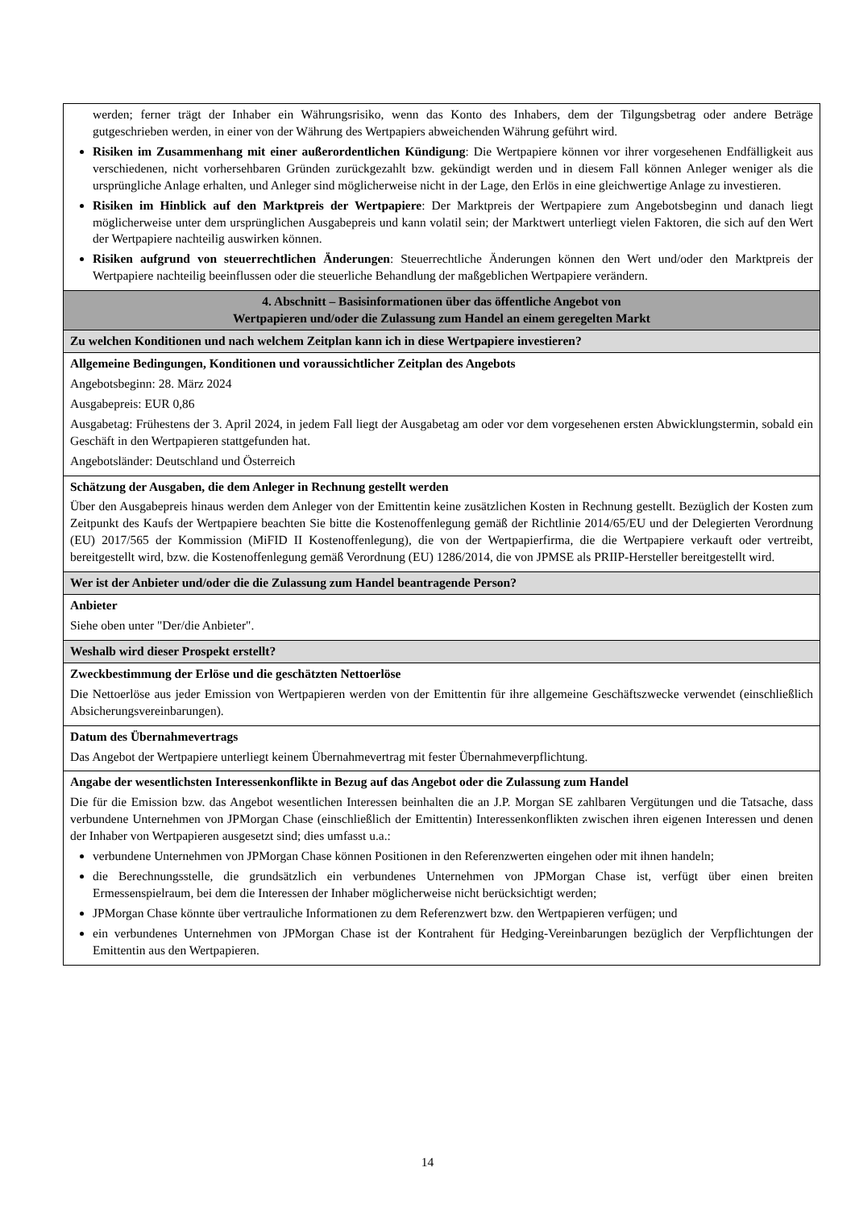| werden; ferner trägt der Inhaber ein Währungsrisiko, wenn das Konto des Inhabers, dem der Tilgungsbetrag oder andere Beträge gutgeschrieben werden, in einer von der Währung des Wertpapiers abweichenden Währung geführt wird. Risiken im Zusammenhang mit einer außerordentlichen Kündigung : Die Wertpapiere können vor ihrer vorgesehenen Endfälligkeit aus verschiedenen, nicht vorhersehbaren Gründen zurückgezahlt bzw. gekündigt werden und in diesem Fall können Anleger weniger als die ursprüngliche Anlage erhalten, und Anleger sind möglicherweise nicht in der Lage, den Erlös in eine gleichwertige Anlage zu investieren. Risiken im Hinblick auf den Marktpreis der Wertpapiere : Der Marktpreis der Wertpapiere zum Angebotsbeginn und danach liegt möglicherweise unter dem ursprünglichen Ausgabepreis und kann volatil sein; der Marktwert unterliegt vielen Faktoren, die sich auf den Wert der Wertpapiere nachteilig auswirken können. Risiken aufgrund von steuerrechtlichen Änderungen : Steuerrechtliche Änderungen können den Wert und/oder den Marktpreis der Wertpapiere nachteilig beeinflussen oder die steuerliche Behandlung der maßgeblichen Wertpapiere verändern. |
| 4. Abschnitt – Basisinformationen über das öffentliche Angebot von Wertpapieren und/oder die Zulassung zum Handel an einem geregelten Markt |
| Zu welchen Konditionen und nach welchem Zeitplan kann ich in diese Wertpapiere investieren? |
| Allgemeine Bedingungen, Konditionen und voraussichtlicher Zeitplan des Angebots Angebotsbeginn: 28. März 2024 Ausgabepreis: EUR 0,86 Ausgabetag: Frühestens der 3. April 2024, in jedem Fall liegt der Ausgabetag am oder vor dem vorgesehenen ersten Abwicklungstermin, sobald ein Geschäft in den Wertpapieren stattgefunden hat. Angebotsländer: Deutschland und Österreich |
| Schätzung der Ausgaben, die dem Anleger in Rechnung gestellt werden Über den Ausgabepreis hinaus werden dem Anleger von der Emittentin keine zusätzlichen Kosten in Rechnung gestellt. Bezüglich der Kosten zum Zeitpunkt des Kaufs der Wertpapiere beachten Sie bitte die Kostenoffenlegung gemäß der Richtlinie 2014/65/EU und der Delegierten Verordnung (EU) 2017/565 der Kommission (MiFID II Kostenoffenlegung), die von der Wertpapierfirma, die die Wertpapiere verkauft oder vertreibt, bereitgestellt wird, bzw. die Kostenoffenlegung gemäß Verordnung (EU) 1286/2014, die von JPMSE als PRIIP-Hersteller bereitgestellt wird. |
| Wer ist der Anbieter und/oder die die Zulassung zum Handel beantragende Person? |
| Anbieter Siehe oben unter "Der/die Anbieter". |
| Weshalb wird dieser Prospekt erstellt? |
| Zweckbestimmung der Erlöse und die geschätzten Nettoerlöse Die Nettoerlöse aus jeder Emission von Wertpapieren werden von der Emittentin für ihre allgemeine Geschäftszwecke verwendet (einschließlich Absicherungsvereinbarungen). |
| Datum des Übernahmevertrags Das Angebot der Wertpapiere unterliegt keinem Übernahmevertrag mit fester Übernahmeverpflichtung. |
| Angabe der wesentlichsten Interessenkonflikte in Bezug auf das Angebot oder die Zulassung zum Handel Die für die Emission bzw. das Angebot wesentlichen Interessen beinhalten die an J.P. Morgan SE zahlbaren Vergütungen und die Tatsache, dass verbundene Unternehmen von JPMorgan Chase (einschließlich der Emittentin) Interessenkonflikten zwischen ihren eigenen Interessen und denen der Inhaber von Wertpapieren ausgesetzt sind; dies umfasst u.a.: verbundene Unternehmen von JPMorgan Chase können Positionen in den Referenzwerten eingehen oder mit ihnen handeln; die Berechnungsstelle, die grundsätzlich ein verbundenes Unternehmen von JPMorgan Chase ist, verfügt über einen breiten Ermessenspielraum, bei dem die Interessen der Inhaber möglicherweise nicht berücksichtigt werden; JPMorgan Chase könnte über vertrauliche Informationen zu dem Referenzwert bzw. den Wertpapieren verfügen; und ein verbundenes Unternehmen von JPMorgan Chase ist der Kontrahent für Hedging-Vereinbarungen bezüglich der Verpflichtungen der Emittentin aus den Wertpapieren. |
14